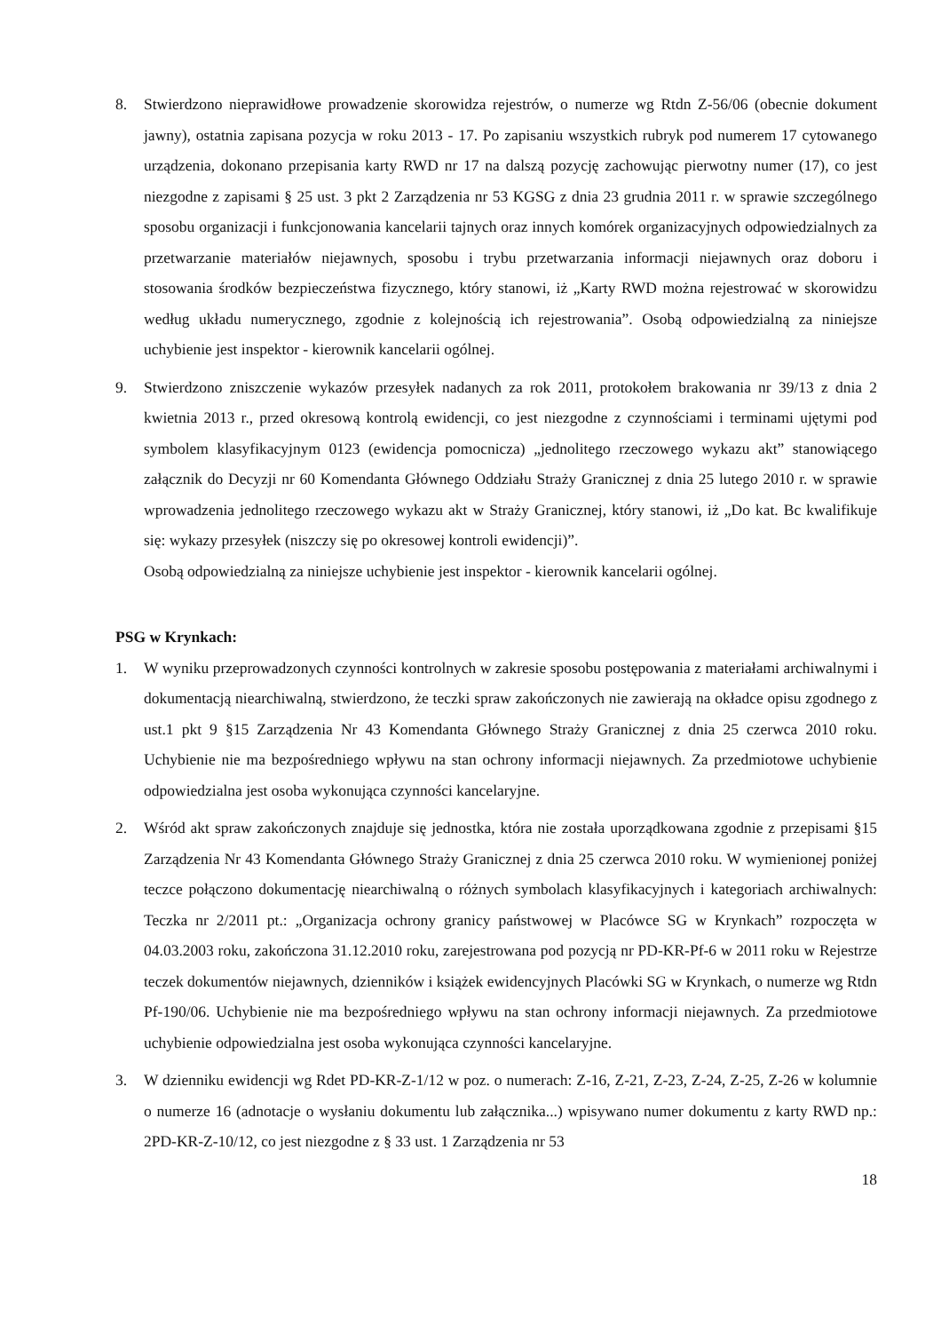8. Stwierdzono nieprawidłowe prowadzenie skorowidza rejestrów, o numerze wg Rtdn Z-56/06 (obecnie dokument jawny), ostatnia zapisana pozycja w roku 2013 - 17. Po zapisaniu wszystkich rubryk pod numerem 17 cytowanego urządzenia, dokonano przepisania karty RWD nr 17 na dalszą pozycję zachowując pierwotny numer (17), co jest niezgodne z zapisami § 25 ust. 3 pkt 2 Zarządzenia nr 53 KGSG z dnia 23 grudnia 2011 r. w sprawie szczególnego sposobu organizacji i funkcjonowania kancelarii tajnych oraz innych komórek organizacyjnych odpowiedzialnych za przetwarzanie materiałów niejawnych, sposobu i trybu przetwarzania informacji niejawnych oraz doboru i stosowania środków bezpieczeństwa fizycznego, który stanowi, iż „Karty RWD można rejestrować w skorowidzu według układu numerycznego, zgodnie z kolejnością ich rejestrowania”. Osobą odpowiedzialną za niniejsze uchybienie jest inspektor - kierownik kancelarii ogólnej.
9. Stwierdzono zniszczenie wykazów przesyłek nadanych za rok 2011, protokołem brakowania nr 39/13 z dnia 2 kwietnia 2013 r., przed okresową kontrolą ewidencji, co jest niezgodne z czynnościami i terminami ujętymi pod symbolem klasyfikacyjnym 0123 (ewidencja pomocnicza) „jednolitego rzeczowego wykazu akt” stanowiącego załącznik do Decyzji nr 60 Komendanta Głównego Oddziału Straży Granicznej z dnia 25 lutego 2010 r. w sprawie wprowadzenia jednolitego rzeczowego wykazu akt w Straży Granicznej, który stanowi, iż „Do kat. Bc kwalifikuje się: wykazy przesyłek (niszczy się po okresowej kontroli ewidencji)”.
Osobą odpowiedzialną za niniejsze uchybienie jest inspektor - kierownik kancelarii ogólnej.
PSG w Krynkach:
1. W wyniku przeprowadzonych czynności kontrolnych w zakresie sposobu postępowania z materiałami archiwalnymi i dokumentacją niearchiwalną, stwierdzono, że teczki spraw zakończonych nie zawierają na okładce opisu zgodnego z ust.1 pkt 9 §15 Zarządzenia Nr 43 Komendanta Głównego Straży Granicznej z dnia 25 czerwca 2010 roku. Uchybienie nie ma bezpośredniego wpływu na stan ochrony informacji niejawnych. Za przedmiotowe uchybienie odpowiedzialna jest osoba wykonująca czynności kancelaryjne.
2. Wśród akt spraw zakończonych znajduje się jednostka, która nie została uporządkowana zgodnie z przepisami §15 Zarządzenia Nr 43 Komendanta Głównego Straży Granicznej z dnia 25 czerwca 2010 roku. W wymienionej poniżej teczce połączono dokumentację niearchiwalną o różnych symbolach klasyfikacyjnych i kategoriach archiwalnych: Teczka nr 2/2011 pt.: „Organizacja ochrony granicy państwowej w Placówce SG w Krynkach” rozpoczęta w 04.03.2003 roku, zakończona 31.12.2010 roku, zarejestrowana pod pozycją nr PD-KR-Pf-6 w 2011 roku w Rejestrze teczek dokumentów niejawnych, dzienników i książek ewidencyjnych Placówki SG w Krynkach, o numerze wg Rtdn Pf-190/06. Uchybienie nie ma bezpośredniego wpływu na stan ochrony informacji niejawnych. Za przedmiotowe uchybienie odpowiedzialna jest osoba wykonująca czynności kancelaryjne.
3. W dzienniku ewidencji wg Rdet PD-KR-Z-1/12 w poz. o numerach: Z-16, Z-21, Z-23, Z-24, Z-25, Z-26 w kolumnie o numerze 16 (adnotacje o wysłaniu dokumentu lub załącznika...) wpisywano numer dokumentu z karty RWD np.: 2PD-KR-Z-10/12, co jest niezgodne z § 33 ust. 1 Zarządzenia nr 53
18